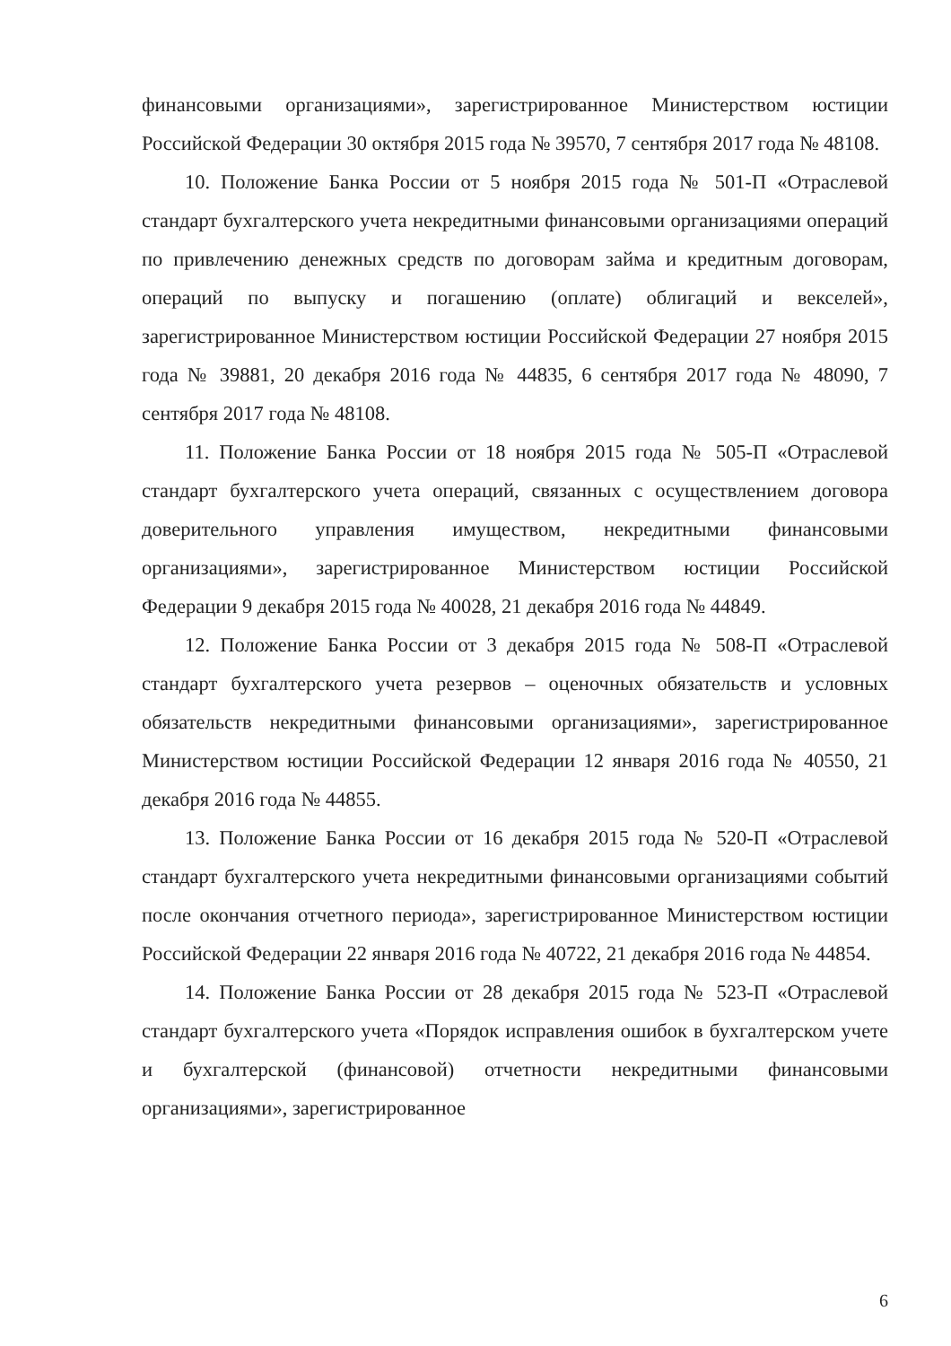финансовыми организациями», зарегистрированное Министерством юстиции Российской Федерации 30 октября 2015 года № 39570, 7 сентября 2017 года № 48108.
10. Положение Банка России от 5 ноября 2015 года № 501-П «Отраслевой стандарт бухгалтерского учета некредитными финансовыми организациями операций по привлечению денежных средств по договорам займа и кредитным договорам, операций по выпуску и погашению (оплате) облигаций и векселей», зарегистрированное Министерством юстиции Российской Федерации 27 ноября 2015 года № 39881, 20 декабря 2016 года № 44835, 6 сентября 2017 года № 48090, 7 сентября 2017 года № 48108.
11. Положение Банка России от 18 ноября 2015 года № 505-П «Отраслевой стандарт бухгалтерского учета операций, связанных с осуществлением договора доверительного управления имуществом, некредитными финансовыми организациями», зарегистрированное Министерством юстиции Российской Федерации 9 декабря 2015 года № 40028, 21 декабря 2016 года № 44849.
12. Положение Банка России от 3 декабря 2015 года № 508-П «Отраслевой стандарт бухгалтерского учета резервов – оценочных обязательств и условных обязательств некредитными финансовыми организациями», зарегистрированное Министерством юстиции Российской Федерации 12 января 2016 года № 40550, 21 декабря 2016 года № 44855.
13. Положение Банка России от 16 декабря 2015 года № 520-П «Отраслевой стандарт бухгалтерского учета некредитными финансовыми организациями событий после окончания отчетного периода», зарегистрированное Министерством юстиции Российской Федерации 22 января 2016 года № 40722, 21 декабря 2016 года № 44854.
14. Положение Банка России от 28 декабря 2015 года № 523-П «Отраслевой стандарт бухгалтерского учета «Порядок исправления ошибок в бухгалтерском учете и бухгалтерской (финансовой) отчетности некредитными финансовыми организациями», зарегистрированное
6